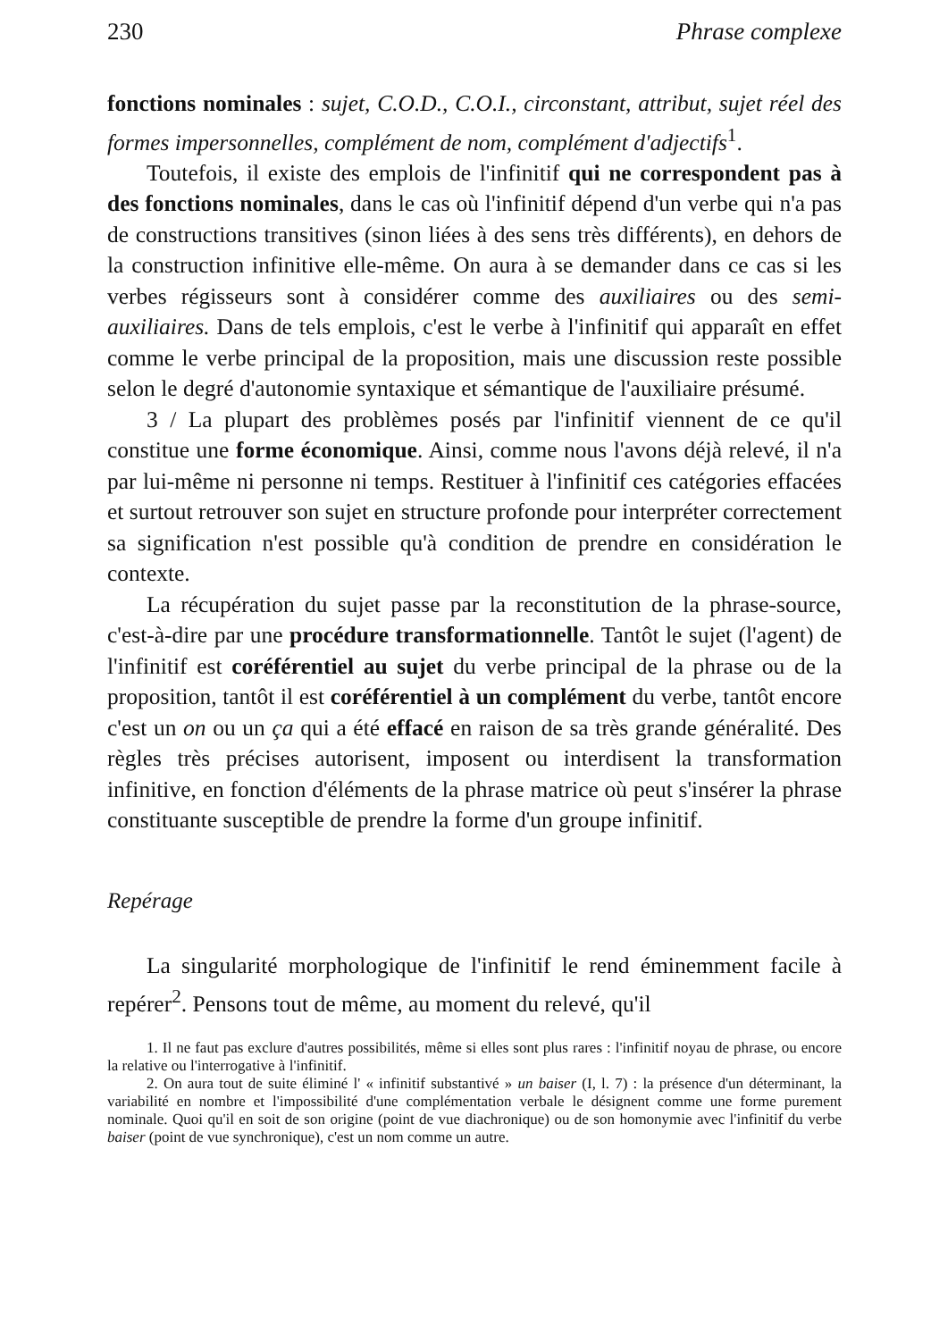230 Phrase complexe
fonctions nominales : sujet, C.O.D., C.O.I., circonstant, attribut, sujet réel des formes impersonnelles, complément de nom, complément d'adjectifs<sup>1</sup>.
Toutefois, il existe des emplois de l'infinitif qui ne correspondent pas à des fonctions nominales, dans le cas où l'infinitif dépend d'un verbe qui n'a pas de constructions transitives (sinon liées à des sens très différents), en dehors de la construction infinitive elle-même. On aura à se demander dans ce cas si les verbes régisseurs sont à considérer comme des auxiliaires ou des semi-auxiliaires. Dans de tels emplois, c'est le verbe à l'infinitif qui apparaît en effet comme le verbe principal de la proposition, mais une discussion reste possible selon le degré d'autonomie syntaxique et sémantique de l'auxiliaire présumé.
3 / La plupart des problèmes posés par l'infinitif viennent de ce qu'il constitue une forme économique. Ainsi, comme nous l'avons déjà relevé, il n'a par lui-même ni personne ni temps. Restituer à l'infinitif ces catégories effacées et surtout retrouver son sujet en structure profonde pour interpréter correctement sa signification n'est possible qu'à condition de prendre en considération le contexte.
La récupération du sujet passe par la reconstitution de la phrase-source, c'est-à-dire par une procédure transformationnelle. Tantôt le sujet (l'agent) de l'infinitif est coréférentiel au sujet du verbe principal de la phrase ou de la proposition, tantôt il est coréférentiel à un complément du verbe, tantôt encore c'est un on ou un ça qui a été effacé en raison de sa très grande généralité. Des règles très précises autorisent, imposent ou interdisent la transformation infinitive, en fonction d'éléments de la phrase matrice où peut s'insérer la phrase constituante susceptible de prendre la forme d'un groupe infinitif.
Repérage
La singularité morphologique de l'infinitif le rend éminemment facile à repérer<sup>2</sup>. Pensons tout de même, au moment du relevé, qu'il
1. Il ne faut pas exclure d'autres possibilités, même si elles sont plus rares : l'infinitif noyau de phrase, ou encore la relative ou l'interrogative à l'infinitif.
2. On aura tout de suite éliminé l' « infinitif substantivé » un baiser (I, l. 7) : la présence d'un déterminant, la variabilité en nombre et l'impossibilité d'une complémentation verbale le désignent comme une forme purement nominale. Quoi qu'il en soit de son origine (point de vue diachronique) ou de son homonymie avec l'infinitif du verbe baiser (point de vue synchronique), c'est un nom comme un autre.